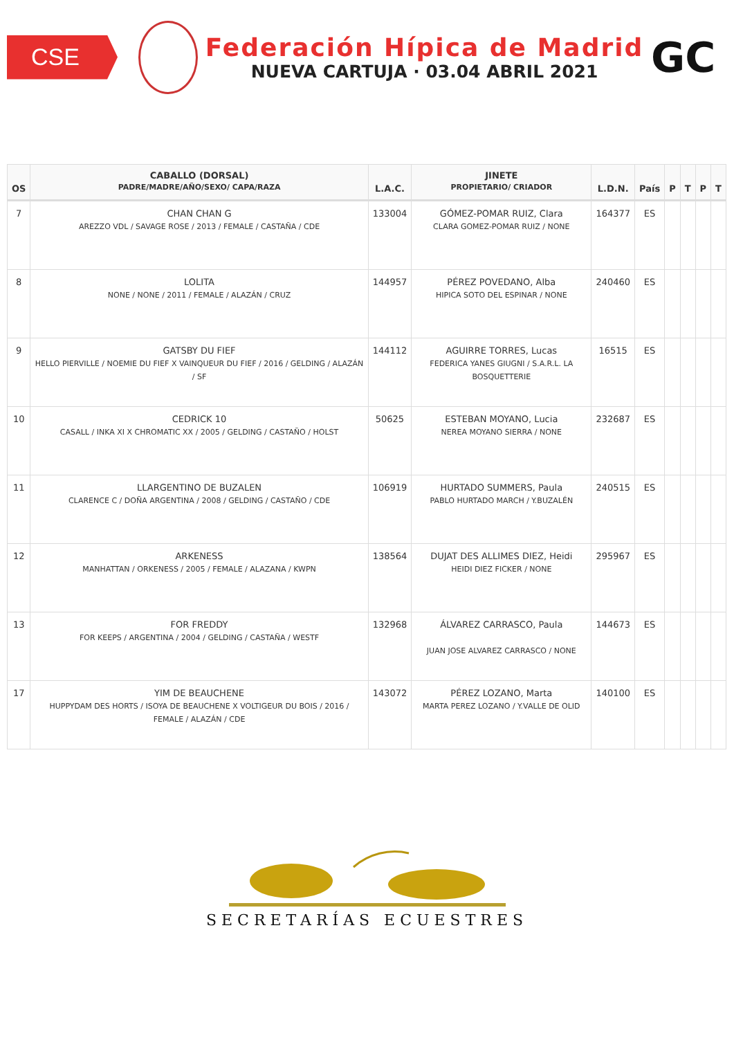CSE
Federación Hípica de Madrid
NUEVA CARTUJA · 03.04 ABRIL 2021
GC
| OS | CABALLO (DORSAL) PADRE/MADRE/AÑO/SEXO/ CAPA/RAZA | L.A.C. | JINETE PROPIETARIO/ CRIADOR | L.D.N. | País | P | T | P | T |
| --- | --- | --- | --- | --- | --- | --- | --- | --- | --- |
| 7 | CHAN CHAN G AREZZO VDL / SAVAGE ROSE / 2013 / FEMALE / CASTAÑA / CDE | 133004 | GÓMEZ-POMAR RUIZ, Clara CLARA GOMEZ-POMAR RUIZ / NONE | 164377 | ES | | | | |
| 8 | LOLITA NONE / NONE / 2011 / FEMALE / ALAZÁN / CRUZ | 144957 | PÉREZ POVEDANO, Alba HIPICA SOTO DEL ESPINAR / NONE | 240460 | ES | | | | |
| 9 | GATSBY DU FIEF HELLO PIERVILLE / NOEMIE DU FIEF X VAINQUEUR DU FIEF / 2016 / GELDING / ALAZÁN / SF | 144112 | AGUIRRE TORRES, Lucas FEDERICA YANES GIUGNI / S.A.R.L. LA BOSQUETTERIE | 16515 | ES | | | | |
| 10 | CEDRICK 10 CASALL / INKA XI X CHROMATIC XX / 2005 / GELDING / CASTAÑO / HOLST | 50625 | ESTEBAN MOYANO, Lucia NEREA MOYANO SIERRA / NONE | 232687 | ES | | | | |
| 11 | LLARGENTINO DE BUZALEN CLARENCE C / DOÑA ARGENTINA / 2008 / GELDING / CASTAÑO / CDE | 106919 | HURTADO SUMMERS, Paula PABLO HURTADO MARCH / Y.BUZALÉN | 240515 | ES | | | | |
| 12 | ARKENESS MANHATTAN / ORKENESS / 2005 / FEMALE / ALAZANA / KWPN | 138564 | DUJAT DES ALLIMES DIEZ, Heidi HEIDI DIEZ FICKER / NONE | 295967 | ES | | | | |
| 13 | FOR FREDDY FOR KEEPS / ARGENTINA / 2004 / GELDING / CASTAÑA / WESTF | 132968 | ÁLVAREZ CARRASCO, Paula JUAN JOSE ALVAREZ CARRASCO / NONE | 144673 | ES | | | | |
| 17 | YIM DE BEAUCHENE HUPPYDAM DES HORTS / ISOYA DE BEAUCHENE X VOLTIGEUR DU BOIS / 2016 / FEMALE / ALAZÁN / CDE | 143072 | PÉREZ LOZANO, Marta MARTA PEREZ LOZANO / Y.VALLE DE OLID | 140100 | ES | | | | |
SECRETARÍAS ECUESTRES